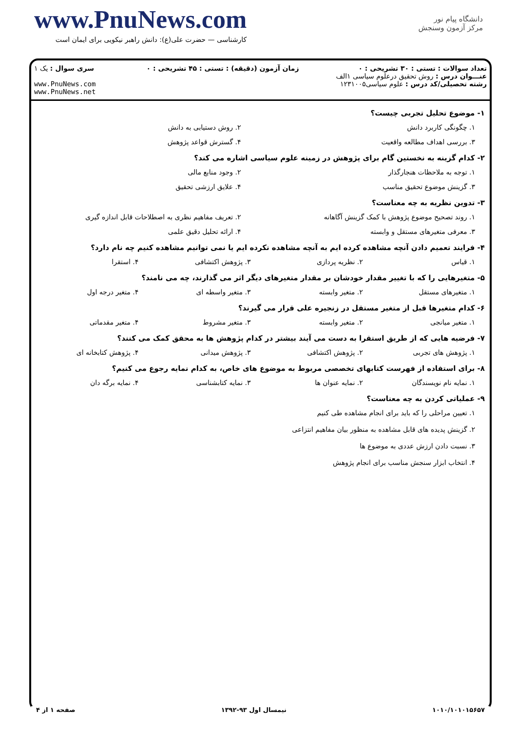www.PnuNews.com
کارشناسی — حضرت علی(ع): دانش راهبر نیکویی برای ایمان است
دانشگاه پیام نور
مرکز آزمون وسنجش
| تعداد سوالات : تستی : ۳۰ تشریحی : ۰ عنـــوان درس : روش تحقیق درعلوم سیاسی ۱الف رشته تحصیلی/کد درس : علوم سیاسی۱۲۳۱۰۰۵ | زمان آزمون (دقیقه) : تستی : ۴۵ تشریحی : ۰ | سری سوال : یک ۱ www.PnuNews.com www.PnuNews.net |
۱- موضوع تحلیل تجربی چیست؟
۱. چگونگی کاربرد دانش ۲. روش دستیابی به دانش
۳. بررسی اهداف مطالعه واقعیت ۴. گسترش قواعد پژوهش
۲- کدام گزینه به نخستین گام برای پژوهش در زمینه علوم سیاسی اشاره می کند؟
۱. توجه به ملاحظات هنجارگذار ۲. وجود منابع مالی
۳. گزینش موضوع تحقیق مناسب ۴. علایق ارزشی تحقیق
۳- تدوین نظریه به چه معناست؟
۱. روند تصحیح موضوع پژوهش با کمک گزینش آگاهانه ۲. تعریف مفاهیم نظری به اصطلاحات قابل اندازه گیری
۳. معرفی متغیرهای مستقل و وابسته ۴. ارائه تحلیل دقیق علمی
۴- فرایند تعمیم دادن آنچه مشاهده کرده ایم به آنچه مشاهده نکرده ایم یا نمی توانیم مشاهده کنیم چه نام دارد؟
۱. قیاس ۲. نظریه پردازی ۳. پژوهش اکتشافی ۴. استقرا
۵- متغیرهایی را که با تغییر مقدار خودشان بر مقدار متغیرهای دیگر اثر می گذارند، چه می نامند؟
۱. متغیرهای مستقل ۲. متغیر وابسته ۳. متغیر واسطه ای ۴. متغیر درجه اول
۶- کدام متغیرها قبل از متغیر مستقل در زنجیره علی قرار می گیرند؟
۱. متغیر میانجی ۲. متغیر وابسته ۳. متغیر مشروط ۴. متغیر مقدماتی
۷- فرضیه هایی که از طریق استقرا به دست می آیند بیشتر در کدام پژوهش ها به محقق کمک می کنند؟
۱. پژوهش های تجربی ۲. پژوهش اکتشافی ۳. پژوهش میدانی ۴. پژوهش کتابخانه ای
۸- برای استفاده از فهرست کتابهای تخصصی مربوط به موضوع های خاص، به کدام نمایه رجوع می کنیم؟
۱. نمایه نام نویسندگان ۲. نمایه عنوان ها ۳. نمایه کتابشناسی ۴. نمایه برگه دان
۹- عملیاتی کردن به چه معناست؟
۱. تعیین مراحلی را که باید برای انجام مشاهده طی کنیم
۲. گزینش پدیده های قابل مشاهده به منظور بیان مفاهیم انتزاعی
۳. نسبت دادن ارزش عددی به موضوع ها
۴. انتخاب ابزار سنجش مناسب برای انجام پژوهش
۱۰۱۰/۱۰۱۰۱۵۶۵۷ نیمسال اول ۹۳-۱۳۹۲ صفحه ۱ از ۴